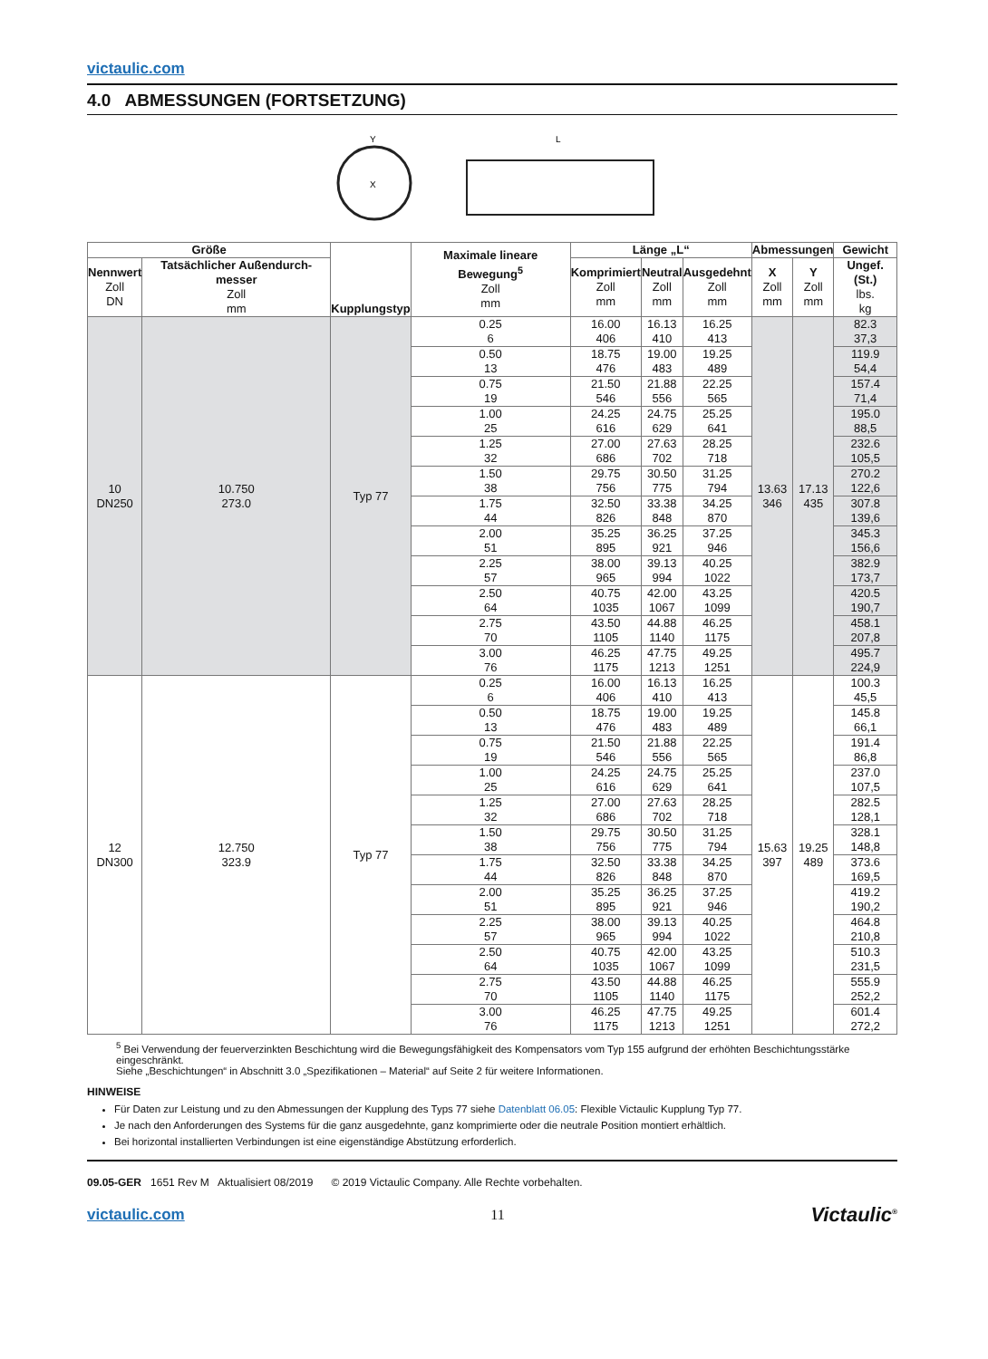victaulic.com
4.0 ABMESSUNGEN (FORTSETZUNG)
X
Y
L
| Größe | | Kupplungstyp | Maximale lineare Bewegung<sup>5</sup> Zoll mm | Länge „L“ | | | Abmessungen | | Gewicht |
| --- | --- | --- | --- | --- | --- | --- | --- | --- | --- |
| Nennwert Zoll DN | Tatsächlicher Außendurch-messer Zoll mm | | | Komprimiert Zoll mm | Neutral Zoll mm | Ausgedehnt Zoll mm | X Zoll mm | Y Zoll mm | Ungef. (St.) lbs. kg |
| 10 DN250 | 10.750 273.0 | Typ 77 | 0.25 6 | 16.00 406 | 16.13 410 | 16.25 413 | 13.63 346 | 17.13 435 | 82.3 37,3 |
| | | | 0.50 13 | 18.75 476 | 19.00 483 | 19.25 489 | | | 119.9 54,4 |
| | | | 0.75 19 | 21.50 546 | 21.88 556 | 22.25 565 | | | 157.4 71,4 |
| | | | 1.00 25 | 24.25 616 | 24.75 629 | 25.25 641 | | | 195.0 88,5 |
| | | | 1.25 32 | 27.00 686 | 27.63 702 | 28.25 718 | | | 232.6 105,5 |
| | | | 1.50 38 | 29.75 756 | 30.50 775 | 31.25 794 | | | 270.2 122,6 |
| | | | 1.75 44 | 32.50 826 | 33.38 848 | 34.25 870 | | | 307.8 139,6 |
| | | | 2.00 51 | 35.25 895 | 36.25 921 | 37.25 946 | | | 345.3 156,6 |
| | | | 2.25 57 | 38.00 965 | 39.13 994 | 40.25 1022 | | | 382.9 173,7 |
| | | | 2.50 64 | 40.75 1035 | 42.00 1067 | 43.25 1099 | | | 420.5 190,7 |
| | | | 2.75 70 | 43.50 1105 | 44.88 1140 | 46.25 1175 | | | 458.1 207,8 |
| | | | 3.00 76 | 46.25 1175 | 47.75 1213 | 49.25 1251 | | | 495.7 224,9 |
| 12 DN300 | 12.750 323.9 | Typ 77 | 0.25 6 | 16.00 406 | 16.13 410 | 16.25 413 | 15.63 397 | 19.25 489 | 100.3 45,5 |
| | | | 0.50 13 | 18.75 476 | 19.00 483 | 19.25 489 | | | 145.8 66,1 |
| | | | 0.75 19 | 21.50 546 | 21.88 556 | 22.25 565 | | | 191.4 86,8 |
| | | | 1.00 25 | 24.25 616 | 24.75 629 | 25.25 641 | | | 237.0 107,5 |
| | | | 1.25 32 | 27.00 686 | 27.63 702 | 28.25 718 | | | 282.5 128,1 |
| | | | 1.50 38 | 29.75 756 | 30.50 775 | 31.25 794 | | | 328.1 148,8 |
| | | | 1.75 44 | 32.50 826 | 33.38 848 | 34.25 870 | | | 373.6 169,5 |
| | | | 2.00 51 | 35.25 895 | 36.25 921 | 37.25 946 | | | 419.2 190,2 |
| | | | 2.25 57 | 38.00 965 | 39.13 994 | 40.25 1022 | | | 464.8 210,8 |
| | | | 2.50 64 | 40.75 1035 | 42.00 1067 | 43.25 1099 | | | 510.3 231,5 |
| | | | 2.75 70 | 43.50 1105 | 44.88 1140 | 46.25 1175 | | | 555.9 252,2 |
| | | | 3.00 76 | 46.25 1175 | 47.75 1213 | 49.25 1251 | | | 601.4 272,2 |
<sup>5</sup> Bei Verwendung der feuerverzinkten Beschichtung wird die Bewegungsfähigkeit des Kompensators vom Typ 155 aufgrund der erhöhten Beschichtungsstärke eingeschränkt.
Siehe „Beschichtungen“ in Abschnitt 3.0 „Spezifikationen – Material“ auf Seite 2 für weitere Informationen.
HINWEISE
Für Daten zur Leistung und zu den Abmessungen der Kupplung des Typs 77 siehe Datenblatt 06.05: Flexible Victaulic Kupplung Typ 77.
Je nach den Anforderungen des Systems für die ganz ausgedehnte, ganz komprimierte oder die neutrale Position montiert erhältlich.
Bei horizontal installierten Verbindungen ist eine eigenständige Abstützung erforderlich.
09.05-GER 1651 Rev M Aktualisiert 08/2019 © 2019 Victaulic Company. Alle Rechte vorbehalten.
victaulic.com 11 Victaulic<sup>®</sup>